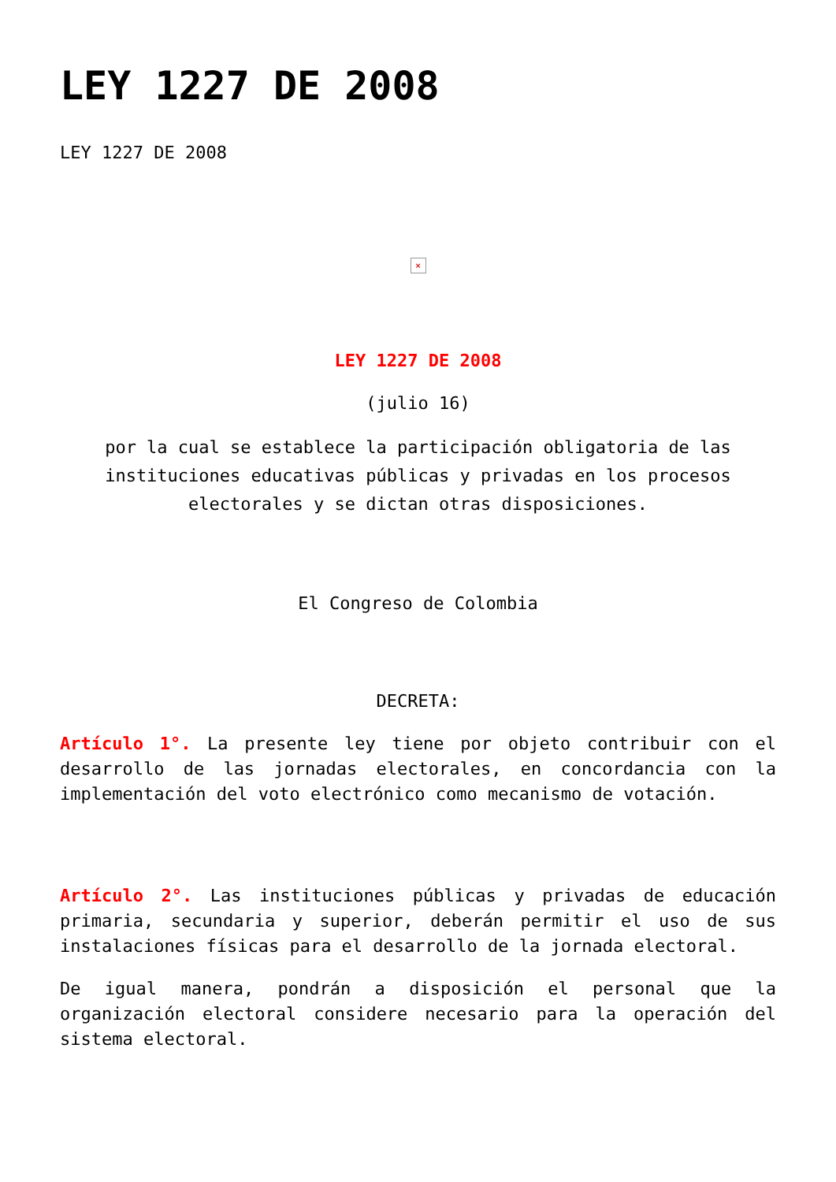LEY 1227 DE 2008
LEY 1227 DE 2008
×
LEY 1227 DE 2008
(julio 16)
por la cual se establece la participación obligatoria de las instituciones educativas públicas y privadas en los procesos electorales y se dictan otras disposiciones.
El Congreso de Colombia
DECRETA:
Artículo 1°. La presente ley tiene por objeto contribuir con el desarrollo de las jornadas electorales, en concordancia con la implementación del voto electrónico como mecanismo de votación.
Artículo 2°. Las instituciones públicas y privadas de educación primaria, secundaria y superior, deberán permitir el uso de sus instalaciones físicas para el desarrollo de la jornada electoral.
De igual manera, pondrán a disposición el personal que la organización electoral considere necesario para la operación del sistema electoral.